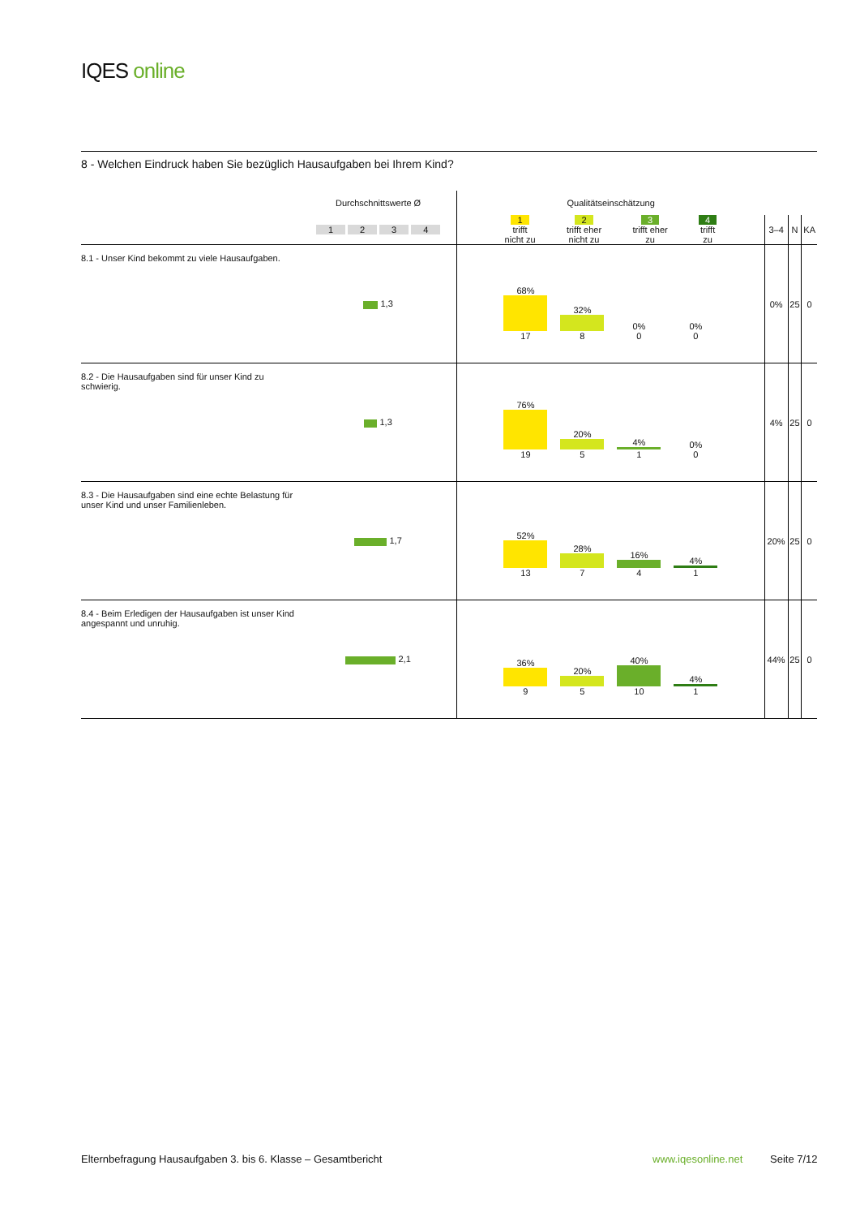IQES online
8 - Welchen Eindruck haben Sie bezüglich Hausaufgaben bei Ihrem Kind?
| | Durchschnittswerte Ø | Qualitätseinschätzung | | | |
| | 1 2 3 4 | 1 trifft nicht zu 2 trifft eher nicht zu 3 trifft eher zu 4 trifft zu | 3–4 | N | KA |
| 8.1 - Unser Kind bekommt zu viele Hausaufgaben. | 1,3 | 68% 17 32% 8 0% 0 0% 0 | 0% | 25 | 0 |
| 8.2 - Die Hausaufgaben sind für unser Kind zu schwierig. | 1,3 | 76% 19 20% 5 4% 1 0% 0 | 4% | 25 | 0 |
| 8.3 - Die Hausaufgaben sind eine echte Belastung für unser Kind und unser Familienleben. | 1,7 | 52% 13 28% 7 16% 4 4% 1 | 20% | 25 | 0 |
| 8.4 - Beim Erledigen der Hausaufgaben ist unser Kind angespannt und unruhig. | 2,1 | 36% 9 20% 5 40% 10 4% 1 | 44% | 25 | 0 |
Elternbefragung Hausaufgaben 3. bis 6. Klasse – Gesamtbericht
www.iqesonline.net Seite 7/12